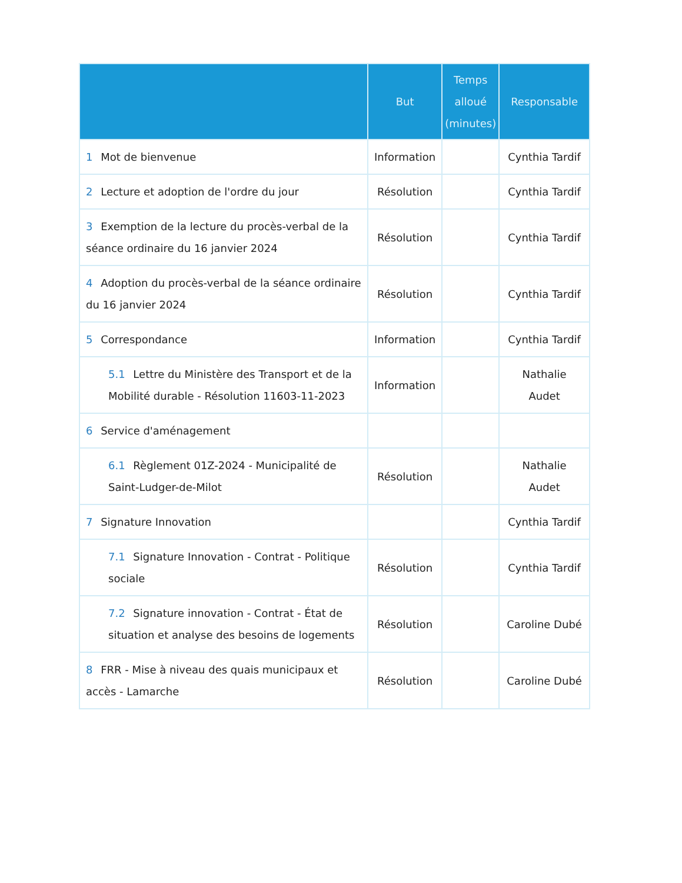| | But | Temps alloué (minutes) | Responsable |
| --- | --- | --- | --- |
| 1 Mot de bienvenue | Information | | Cynthia Tardif |
| 2 Lecture et adoption de l'ordre du jour | Résolution | | Cynthia Tardif |
| 3 Exemption de la lecture du procès-verbal de la séance ordinaire du 16 janvier 2024 | Résolution | | Cynthia Tardif |
| 4 Adoption du procès-verbal de la séance ordinaire du 16 janvier 2024 | Résolution | | Cynthia Tardif |
| 5 Correspondance | Information | | Cynthia Tardif |
| 5.1 Lettre du Ministère des Transport et de la Mobilité durable - Résolution 11603-11-2023 | Information | | Nathalie Audet |
| 6 Service d'aménagement | | | |
| 6.1 Règlement 01Z-2024 - Municipalité de Saint-Ludger-de-Milot | Résolution | | Nathalie Audet |
| 7 Signature Innovation | | | Cynthia Tardif |
| 7.1 Signature Innovation - Contrat - Politique sociale | Résolution | | Cynthia Tardif |
| 7.2 Signature innovation - Contrat - État de situation et analyse des besoins de logements | Résolution | | Caroline Dubé |
| 8 FRR - Mise à niveau des quais municipaux et accès - Lamarche | Résolution | | Caroline Dubé |